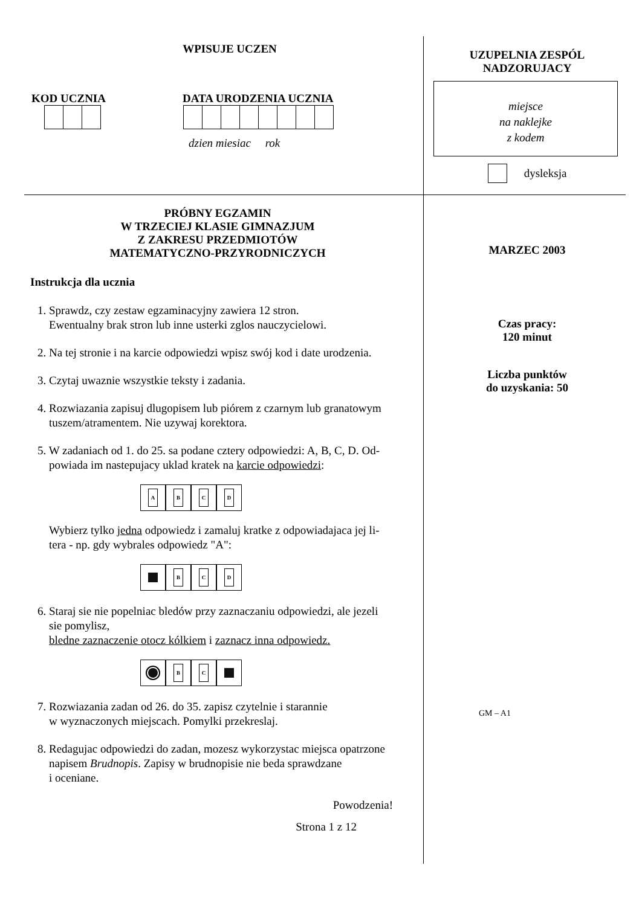WPISUJE UCZEN
KOD UCZNIA DATA URODZENIA UCZNIA
dzien miesiac rok
PRÓBNY EGZAMIN
W TRZECIEJ KLASIE GIMNAZJUM
Z ZAKRESU PRZEDMIOTÓW
MATEMATYCZNO-PRZYRODNICZYCH
Instrukcja dla ucznia
1. Sprawdz, czy zestaw egzaminacyjny zawiera 12 stron.
Ewentualny brak stron lub inne usterki zglos nauczycielowi.
2. Na tej stronie i na karcie odpowiedzi wpisz swój kod i date urodzenia.
3. Czytaj uwaznie wszystkie teksty i zadania.
4. Rozwiazania zapisuj dlugopisem lub piórem z czarnym lub granatowym
tuszem/atramentem. Nie uzywaj korektora.
5. W zadaniach od 1. do 25. sa podane cztery odpowiedzi: A, B, C, D. Od-
powiada im nastepujacy uklad kratek na karcie odpowiedzi:
A B C D
Wybierz tylko jedna odpowiedz i zamaluj kratke z odpowiadajaca jej li-
tera - np. gdy wybrales odpowiedz "A":
B C D
6. Staraj sie nie popelniac bledów przy zaznaczaniu odpowiedzi, ale jezeli
sie pomylisz,
bledne zaznaczenie otocz kólkiem i zaznacz inna odpowiedz.
B C
7. Rozwiazania zadan od 26. do 35. zapisz czytelnie i starannie
w wyznaczonych miejscach. Pomylki przekreslaj.
8. Redagujac odpowiedzi do zadan, mozesz wykorzystac miejsca opatrzone
napisem Brudnopis. Zapisy w brudnopisie nie beda sprawdzane
i oceniane.
Powodzenia!
Strona 1 z 12
UZUPELNIA ZESPÓL
NADZORUJACY
miejsce
na naklejke
z kodem
dysleksja
MARZEC 2003
Czas pracy:
120 minut
Liczba punktów
do uzyskania: 50
GM – A1